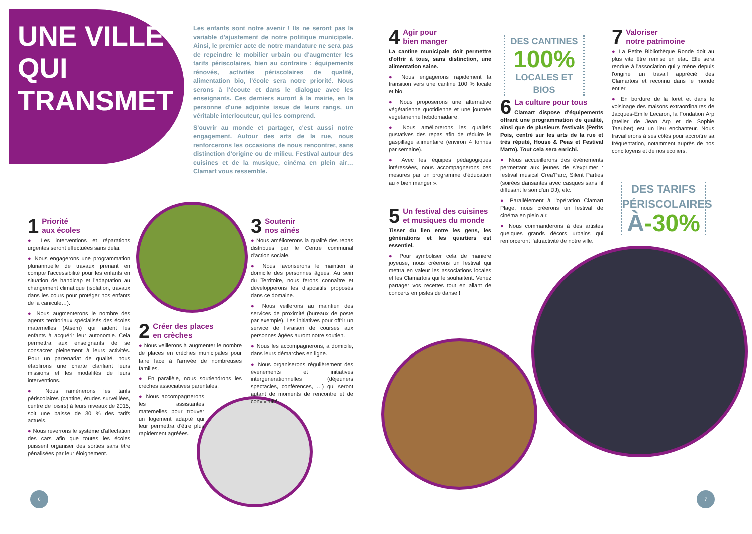UNE VILLE
QUI
TRANSMET
Les enfants sont notre avenir ! Ils ne seront pas la variable d'ajustement de notre politique municipale. Ainsi, le premier acte de notre mandature ne sera pas de repeindre le mobilier urbain ou d'augmenter les tarifs périscolaires, bien au contraire : équipements rénovés, activités périscolaires de qualité, alimentation bio, l'école sera notre priorité. Nous serons à l'écoute et dans le dialogue avec les enseignants. Ces derniers auront à la mairie, en la personne d'une adjointe issue de leurs rangs, un véritable interlocuteur, qui les comprend.
S'ouvrir au monde et partager, c'est aussi notre engagement. Autour des arts de la rue, nous renforcerons les occasions de nous rencontrer, sans distinction d'origine ou de milieu. Festival autour des cuisines et de la musique, cinéma en plein air… Clamart vous ressemble.
1 Priorité
aux écoles
● Les interventions et réparations urgentes seront effectuées sans délai.
● Nous engagerons une programmation pluriannuelle de travaux prenant en compte l'accessibilité pour les enfants en situation de handicap et l'adaptation au changement climatique (isolation, travaux dans les cours pour protéger nos enfants de la canicule…).
● Nous augmenterons le nombre des agents territoriaux spécialisés des écoles maternelles (Atsem) qui aident les enfants à acquérir leur autonomie. Cela permettra aux enseignants de se consacrer pleinement à leurs activités. Pour un partenariat de qualité, nous établirons une charte clarifiant leurs missions et les modalités de leurs interventions.
● Nous ramènerons les tarifs périscolaires (cantine, études surveillées, centre de loisirs) à leurs niveaux de 2015, soit une baisse de 30 % des tarifs actuels.
● Nous reverrons le système d'affectation des cars afin que toutes les écoles puissent organiser des sorties sans être pénalisées par leur éloignement.
2 Créer des places
en crèches
● Nous veillerons à augmenter le nombre de places en crèches municipales pour faire face à l'arrivée de nombreuses familles.
● En parallèle, nous soutiendrons les crèches associatives parentales.
● Nous accompagnerons les assistantes maternelles pour trouver un logement adapté qui leur permettra d'être plus rapidement agréées.
3 Soutenir
nos aînés
● Nous améliorerons la qualité des repas distribués par le Centre communal d'action sociale.
● Nous favoriserons le maintien à domicile des personnes âgées. Au sein du Territoire, nous ferons connaître et développerons les dispositifs proposés dans ce domaine.
● Nous veillerons au maintien des services de proximité (bureaux de poste par exemple). Les initiatives pour offrir un service de livraison de courses aux personnes âgées auront notre soutien.
● Nous les accompagnerons, à domicile, dans leurs démarches en ligne.
● Nous organiserons régulièrement des événements et initiatives intergénérationnelles (déjeuners spectacles, conférences, …) qui seront autant de moments de rencontre et de convivialité.
4 Agir pour
bien manger
La cantine municipale doit permettre d'offrir à tous, sans distinction, une alimentation saine.
● Nous engagerons rapidement la transition vers une cantine 100 % locale et bio.
● Nous proposerons une alternative végétarienne quotidienne et une journée végétarienne hebdomadaire.
● Nous améliorerons les qualités gustatives des repas afin de réduire le gaspillage alimentaire (environ 4 tonnes par semaine).
● Avec les équipes pédagogiques intéressées, nous accompagnerons ces mesures par un programme d'éducation au « bien manger ».
5 Un festival des cuisines
et musiques du monde
Tisser du lien entre les gens, les générations et les quartiers est essentiel.
● Pour symboliser cela de manière joyeuse, nous créerons un festival qui mettra en valeur les associations locales et les Clamartois qui le souhaitent. Venez partager vos recettes tout en allant de concerts en pistes de danse !
DES CANTINES
100%
LOCALES ET BIOS
6 La culture pour tous
Clamart dispose d'équipements offrant une programmation de qualité, ainsi que de plusieurs festivals (Petits Pois, centré sur les arts de la rue et très réputé, House & Peas et Festival Marto). Tout cela sera enrichi.
● Nous accueillerons des événements permettant aux jeunes de s'exprimer : festival musical Crea'Parc, Silent Parties (soirées dansantes avec casques sans fil diffusant le son d'un DJ), etc.
● Parallèlement à l'opération Clamart Plage, nous créerons un festival de cinéma en plein air.
● Nous commanderons à des artistes quelques grands décors urbains qui renforceront l'attractivité de notre ville.
7 Valoriser
notre patrimoine
● La Petite Bibliothèque Ronde doit au plus vite être remise en état. Elle sera rendue à l'association qui y mène depuis l'origine un travail apprécié des Clamartois et reconnu dans le monde entier.
● En bordure de la forêt et dans le voisinage des maisons extraordinaires de Jacques-Émile Lecaron, la Fondation Arp (atelier de Jean Arp et de Sophie Taeuber) est un lieu enchanteur. Nous travaillerons à ses côtés pour accroître sa fréquentation, notamment auprès de nos concitoyens et de nos écoliers.
DES TARIFS
PÉRISCOLAIRES
À-30%
6 7